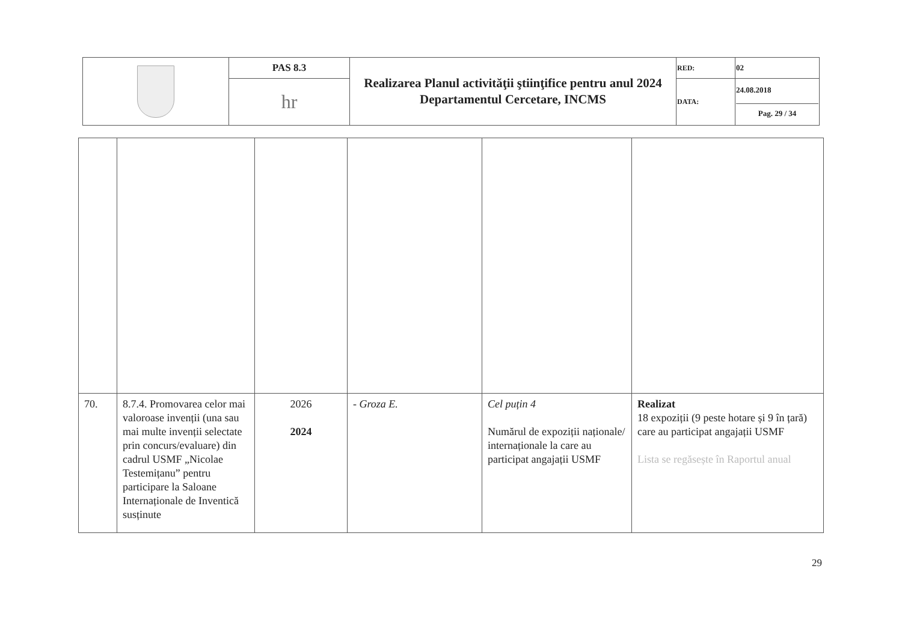| | PAS 8.3 | Realizarea Planul activităţii ştiinţifice pentru anul 2024 Departamentul Cercetare, INCMS | RED: | 02 |
| | hr | | DATA: | 24.08.2018 Pag. 29 / 34 |
| 70. | 8.7.4. Promovarea celor mai valoroase invenții (una sau mai multe invenții selectate prin concurs/evaluare) din cadrul USMF „Nicolae Testemițanu” pentru participare la Saloane Internaționale de Inventică susținute | 2026 2024 | - Groza E. | Cel puțin 4 Numărul de expoziții naționale/ internaționale la care au participat angajații USMF | Realizat 18 expoziții (9 peste hotare și 9 în țară) care au participat angajații USMF Lista se regăsește în Raportul anual |
29